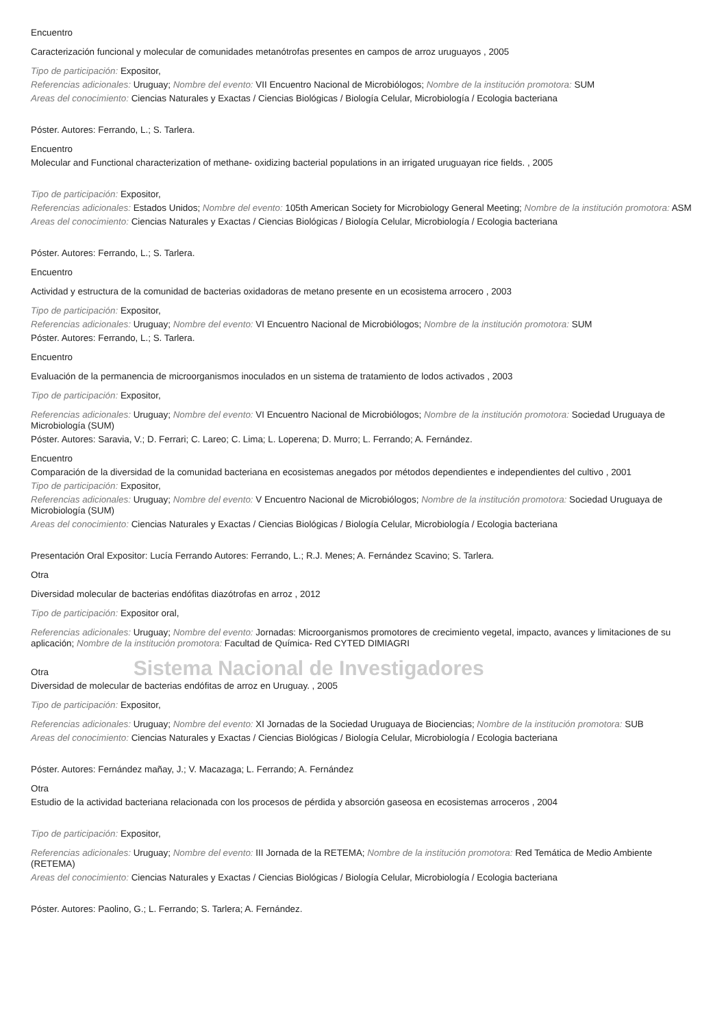Encuentro
Caracterización funcional y molecular de comunidades metanótrofas presentes en campos de arroz uruguayos , 2005
Tipo de participación: Expositor,
Referencias adicionales: Uruguay; Nombre del evento: VII Encuentro Nacional de Microbiólogos; Nombre de la institución promotora: SUM
Areas del conocimiento: Ciencias Naturales y Exactas / Ciencias Biológicas / Biología Celular, Microbiología / Ecologia bacteriana
Póster. Autores: Ferrando, L.; S. Tarlera.
Encuentro
Molecular and Functional characterization of methane- oxidizing bacterial populations in an irrigated uruguayan rice fields. , 2005
Tipo de participación: Expositor,
Referencias adicionales: Estados Unidos; Nombre del evento: 105th American Society for Microbiology General Meeting; Nombre de la institución promotora: ASM
Areas del conocimiento: Ciencias Naturales y Exactas / Ciencias Biológicas / Biología Celular, Microbiología / Ecologia bacteriana
Póster. Autores: Ferrando, L.; S. Tarlera.
Encuentro
Actividad y estructura de la comunidad de bacterias oxidadoras de metano presente en un ecosistema arrocero , 2003
Tipo de participación: Expositor,
Referencias adicionales: Uruguay; Nombre del evento: VI Encuentro Nacional de Microbiólogos; Nombre de la institución promotora: SUM
Póster. Autores: Ferrando, L.; S. Tarlera.
Encuentro
Evaluación de la permanencia de microorganismos inoculados en un sistema de tratamiento de lodos activados , 2003
Tipo de participación: Expositor,
Referencias adicionales: Uruguay; Nombre del evento: VI Encuentro Nacional de Microbiólogos; Nombre de la institución promotora: Sociedad Uruguaya de Microbiología (SUM)
Póster. Autores: Saravia, V.; D. Ferrari; C. Lareo; C. Lima; L. Loperena; D. Murro; L. Ferrando; A. Fernández.
Encuentro
Comparación de la diversidad de la comunidad bacteriana en ecosistemas anegados por métodos dependientes e independientes del cultivo , 2001
Tipo de participación: Expositor,
Referencias adicionales: Uruguay; Nombre del evento: V Encuentro Nacional de Microbiólogos; Nombre de la institución promotora: Sociedad Uruguaya de Microbiología (SUM)
Areas del conocimiento: Ciencias Naturales y Exactas / Ciencias Biológicas / Biología Celular, Microbiología / Ecologia bacteriana
Presentación Oral Expositor: Lucía Ferrando Autores: Ferrando, L.; R.J. Menes; A. Fernández Scavino; S. Tarlera.
Otra
Diversidad molecular de bacterias endófitas diazótrofas en arroz , 2012
Tipo de participación: Expositor oral,
Referencias adicionales: Uruguay; Nombre del evento: Jornadas: Microorganismos promotores de crecimiento vegetal, impacto, avances y limitaciones de su aplicación; Nombre de la institución promotora: Facultad de Química- Red CYTED DIMIAGRI
Otra Sistema Nacional de Investigadores
Diversidad de molecular de bacterias endófitas de arroz en Uruguay. , 2005
Tipo de participación: Expositor,
Referencias adicionales: Uruguay; Nombre del evento: XI Jornadas de la Sociedad Uruguaya de Biociencias; Nombre de la institución promotora: SUB
Areas del conocimiento: Ciencias Naturales y Exactas / Ciencias Biológicas / Biología Celular, Microbiología / Ecologia bacteriana
Póster. Autores: Fernández mañay, J.; V. Macazaga; L. Ferrando; A. Fernández
Otra
Estudio de la actividad bacteriana relacionada con los procesos de pérdida y absorción gaseosa en ecosistemas arroceros , 2004
Tipo de participación: Expositor,
Referencias adicionales: Uruguay; Nombre del evento: III Jornada de la RETEMA; Nombre de la institución promotora: Red Temática de Medio Ambiente (RETEMA)
Areas del conocimiento: Ciencias Naturales y Exactas / Ciencias Biológicas / Biología Celular, Microbiología / Ecologia bacteriana
Póster. Autores: Paolino, G.; L. Ferrando; S. Tarlera; A. Fernández.